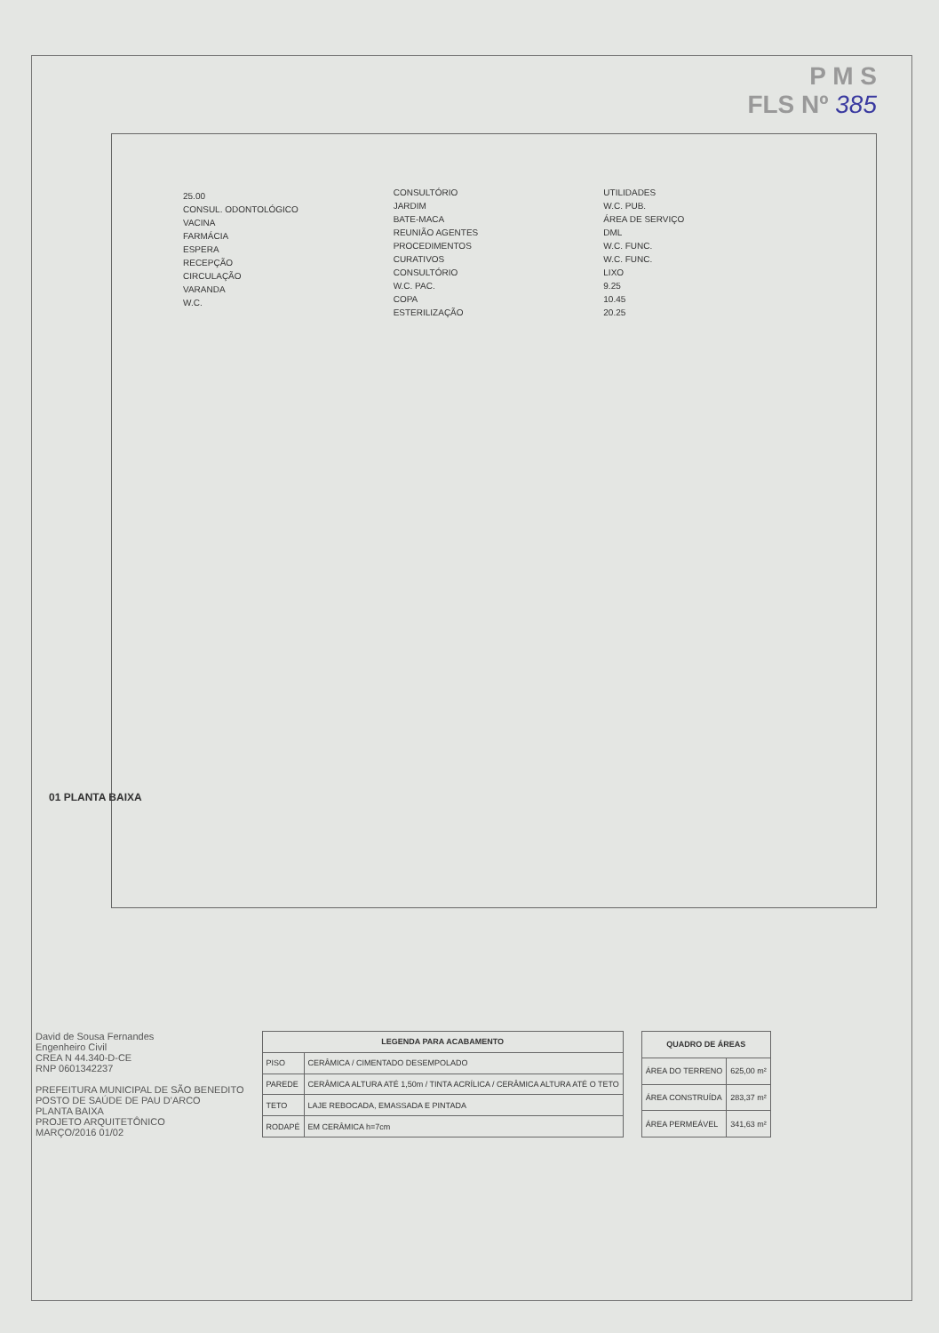P M S
FLS Nº 385
25.00
CONSUL. ODONTOLÓGICO
VACINA
FARMÁCIA
ESPERA
RECEPÇÃO
CIRCULAÇÃO
VARANDA
W.C.
CONSULTÓRIO
JARDIM
BATE-MACA
REUNIÃO AGENTES
PROCEDIMENTOS
CURATIVOS
CONSULTÓRIO
W.C. PAC.
COPA
ESTERILIZAÇÃO
UTILIDADES
W.C. PUB.
ÁREA DE SERVIÇO
DML
W.C. FUNC.
W.C. FUNC.
LIXO
9.25
10.45
20.25
01 PLANTA BAIXA
David de Sousa Fernandes
Engenheiro Civil
CREA N 44.340-D-CE
RNP 0601342237
PREFEITURA MUNICIPAL DE SÃO BENEDITO
POSTO DE SAÚDE DE PAU D'ARCO
PLANTA BAIXA
PROJETO ARQUITETÔNICO
MARÇO/2016 01/02
| LEGENDA PARA ACABAMENTO | |
| --- | --- |
| PISO | CERÂMICA / CIMENTADO DESEMPOLADO |
| PAREDE | CERÂMICA ALTURA ATÉ 1,50m / TINTA ACRÍLICA / CERÂMICA ALTURA ATÉ O TETO |
| TETO | LAJE REBOCADA, EMASSADA E PINTADA |
| RODAPÉ | EM CERÂMICA h=7cm |
| QUADRO DE ÁREAS | |
| --- | --- |
| ÁREA DO TERRENO | 625,00 m² |
| ÁREA CONSTRUÍDA | 283,37 m² |
| ÁREA PERMEÁVEL | 341,63 m² |